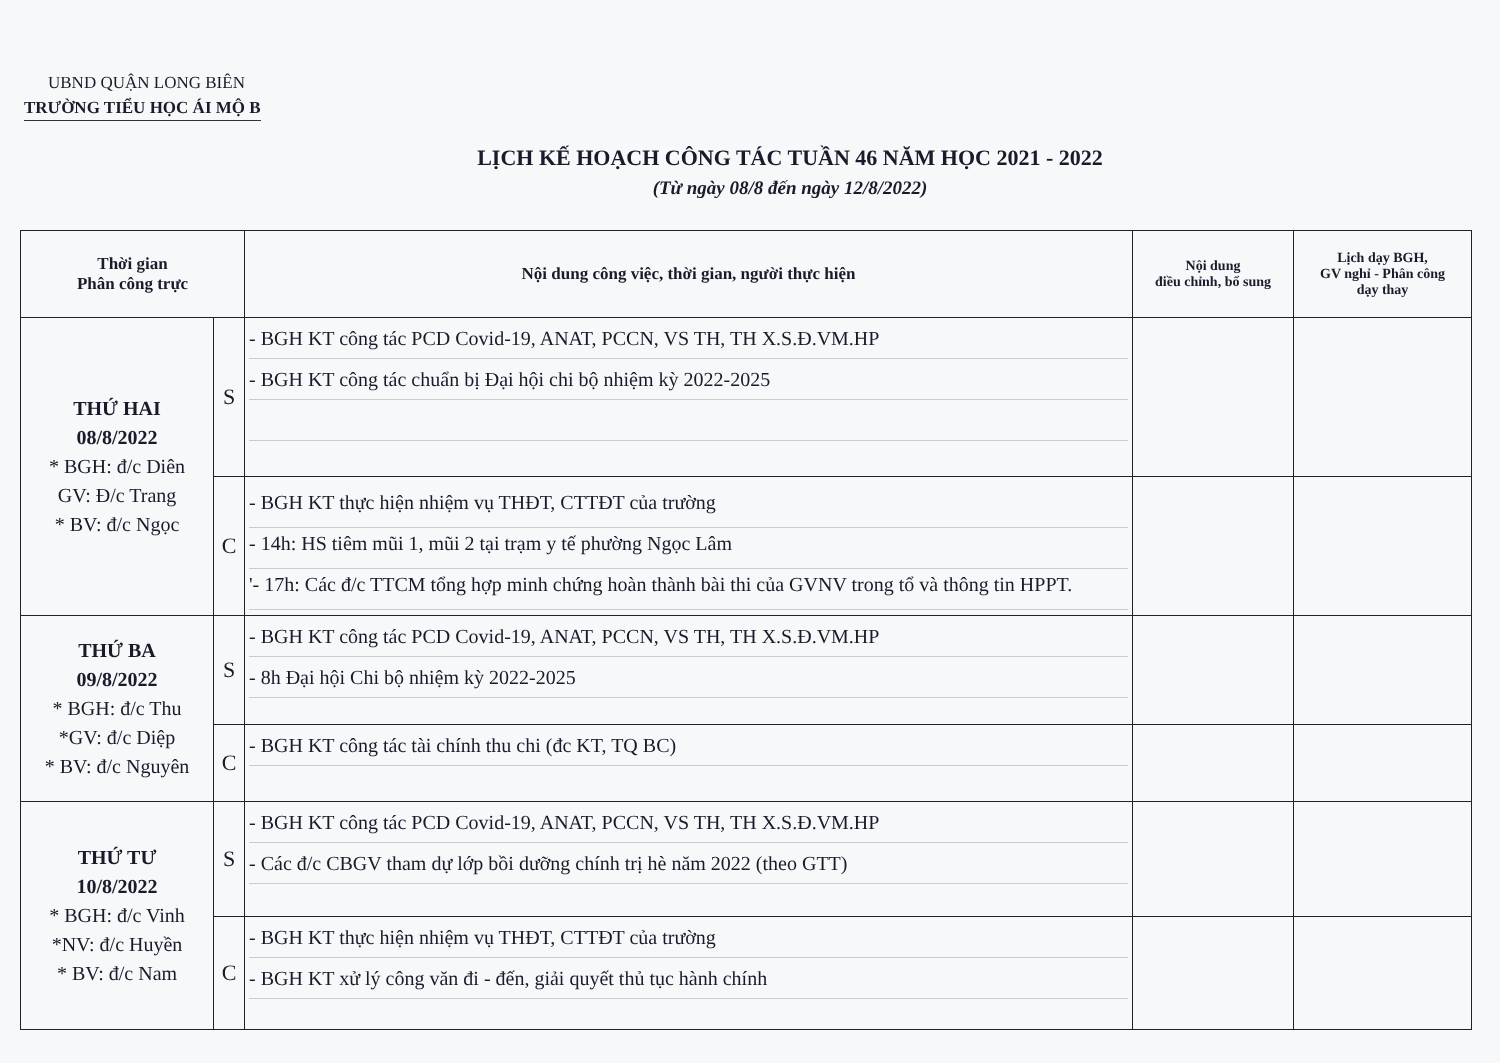UBND QUẬN LONG BIÊN
TRƯỜNG TIỂU HỌC ÁI MỘ B
LỊCH KẾ HOẠCH CÔNG TÁC TUẦN 46 NĂM HỌC 2021 - 2022
(Từ ngày 08/8 đến ngày 12/8/2022)
| Thời gian Phân công trực | | Nội dung công việc, thời gian, người thực hiện | Nội dung điều chỉnh, bổ sung | Lịch dạy BGH, GV nghỉ - Phân công dạy thay |
| --- | --- | --- | --- | --- |
| THỨ HAI 08/8/2022 * BGH: đ/c Diên GV: Đ/c Trang * BV: đ/c Ngọc | S | - BGH KT công tác PCD Covid-19, ANAT, PCCN, VS TH, TH X.S.Đ.VM.HP - BGH KT công tác chuẩn bị Đại hội chi bộ nhiệm kỳ 2022-2025 | | |
| | C | - BGH KT thực hiện nhiệm vụ THĐT, CTTĐT của trường - 14h: HS tiêm mũi 1, mũi 2 tại trạm y tế phường Ngọc Lâm '- 17h: Các đ/c TTCM tổng hợp minh chứng hoàn thành bài thi của GVNV trong tổ và thông tin HPPT. | | |
| THỨ BA 09/8/2022 * BGH: đ/c Thu *GV: đ/c Diệp * BV: đ/c Nguyên | S | - BGH KT công tác PCD Covid-19, ANAT, PCCN, VS TH, TH X.S.Đ.VM.HP - 8h Đại hội Chi bộ nhiệm kỳ 2022-2025 | | |
| | C | - BGH KT công tác tài chính thu chi (đc KT, TQ BC) | | |
| THỨ TƯ 10/8/2022 * BGH: đ/c Vinh *NV: đ/c Huyền * BV: đ/c Nam | S | - BGH KT công tác PCD Covid-19, ANAT, PCCN, VS TH, TH X.S.Đ.VM.HP - Các đ/c CBGV tham dự lớp bồi dưỡng chính trị hè năm 2022 (theo GTT) | | |
| | C | - BGH KT thực hiện nhiệm vụ THĐT, CTTĐT của trường - BGH KT xử lý công văn đi - đến, giải quyết thủ tục hành chính | | |